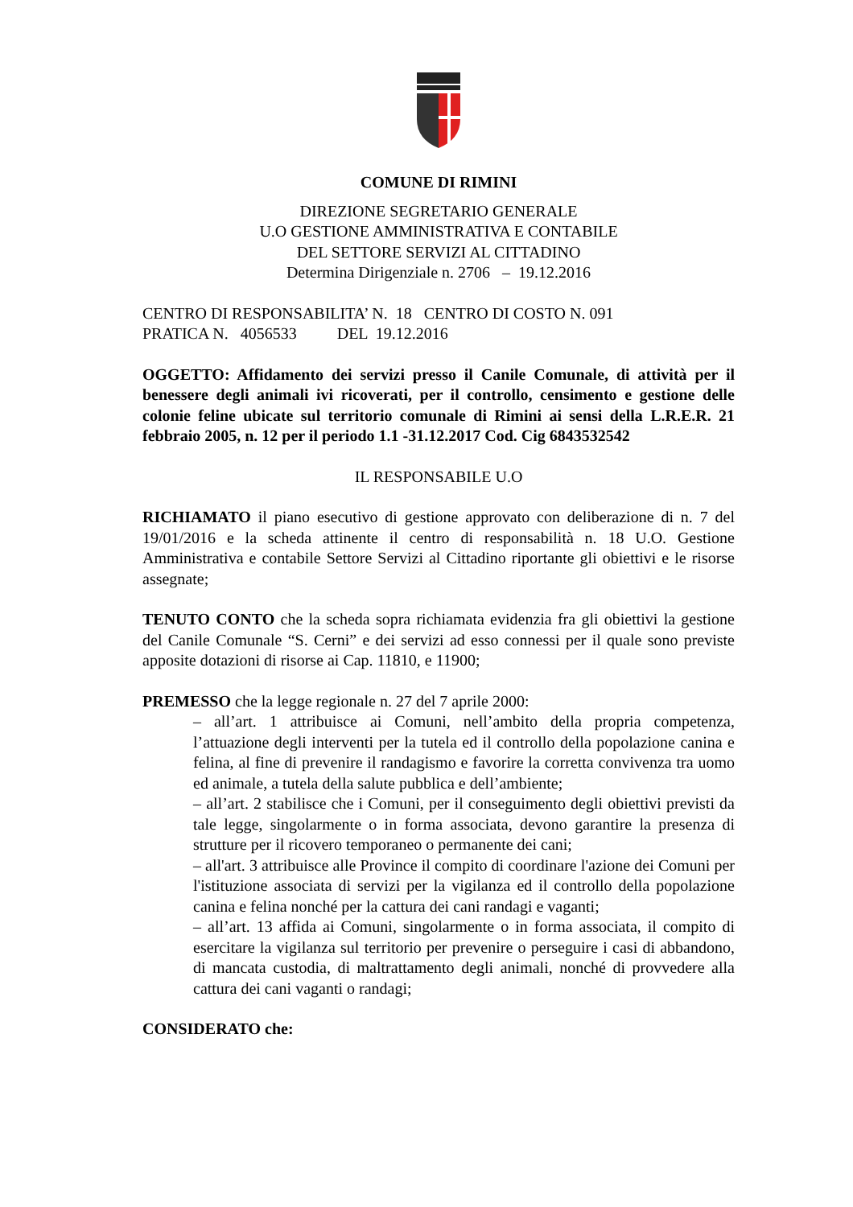COMUNE DI RIMINI
DIREZIONE SEGRETARIO GENERALE
U.O GESTIONE AMMINISTRATIVA E CONTABILE
DEL SETTORE SERVIZI AL CITTADINO
Determina Dirigenziale n. 2706 – 19.12.2016
CENTRO DI RESPONSABILITA’ N. 18 CENTRO DI COSTO N. 091
PRATICA N. 4056533 DEL 19.12.2016
OGGETTO: Affidamento dei servizi presso il Canile Comunale, di attività per il benessere degli animali ivi ricoverati, per il controllo, censimento e gestione delle colonie feline ubicate sul territorio comunale di Rimini ai sensi della L.R.E.R. 21 febbraio 2005, n. 12 per il periodo 1.1 -31.12.2017 Cod. Cig 6843532542
IL RESPONSABILE U.O
RICHIAMATO il piano esecutivo di gestione approvato con deliberazione di n. 7 del 19/01/2016 e la scheda attinente il centro di responsabilità n. 18 U.O. Gestione Amministrativa e contabile Settore Servizi al Cittadino riportante gli obiettivi e le risorse assegnate;
TENUTO CONTO che la scheda sopra richiamata evidenzia fra gli obiettivi la gestione del Canile Comunale “S. Cerni” e dei servizi ad esso connessi per il quale sono previste apposite dotazioni di risorse ai Cap. 11810, e 11900;
PREMESSO che la legge regionale n. 27 del 7 aprile 2000:
– all’art. 1 attribuisce ai Comuni, nell’ambito della propria competenza, l’attuazione degli interventi per la tutela ed il controllo della popolazione canina e felina, al fine di prevenire il randagismo e favorire la corretta convivenza tra uomo ed animale, a tutela della salute pubblica e dell’ambiente;
– all’art. 2 stabilisce che i Comuni, per il conseguimento degli obiettivi previsti da tale legge, singolarmente o in forma associata, devono garantire la presenza di strutture per il ricovero temporaneo o permanente dei cani;
– all'art. 3 attribuisce alle Province il compito di coordinare l'azione dei Comuni per l'istituzione associata di servizi per la vigilanza ed il controllo della popolazione canina e felina nonché per la cattura dei cani randagi e vaganti;
– all’art. 13 affida ai Comuni, singolarmente o in forma associata, il compito di esercitare la vigilanza sul territorio per prevenire o perseguire i casi di abbandono, di mancata custodia, di maltrattamento degli animali, nonché di provvedere alla cattura dei cani vaganti o randagi;
CONSIDERATO che: